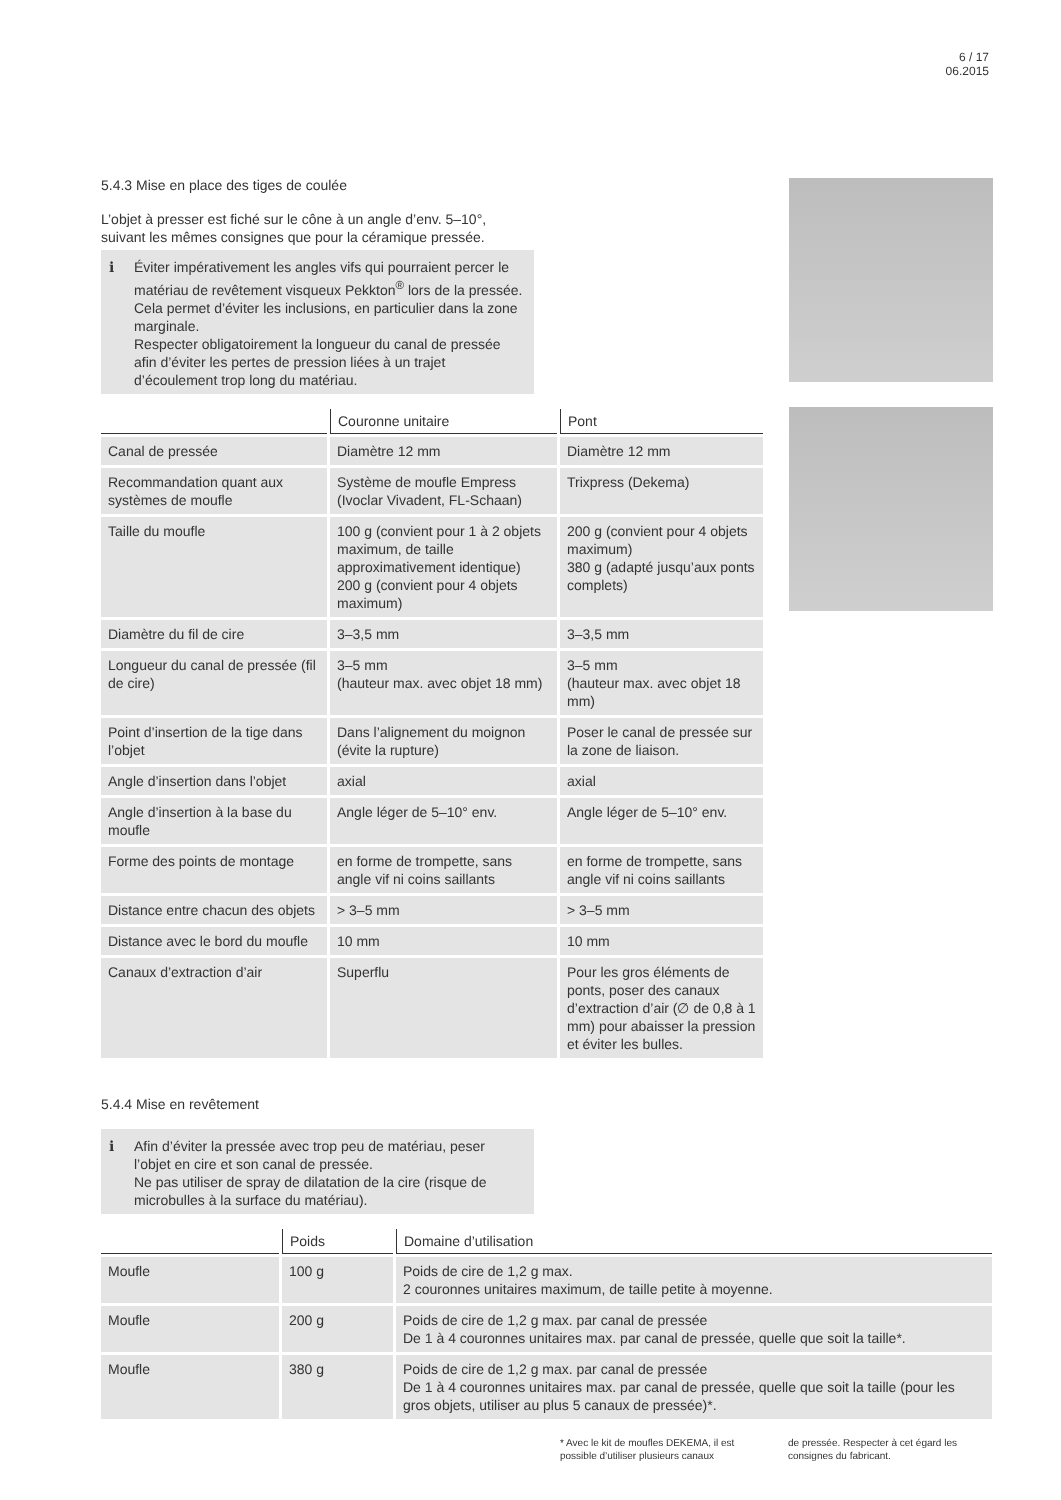6 / 17
06.2015
5.4.3 Mise en place des tiges de coulée
L’objet à presser est fiché sur le cône à un angle d’env. 5–10°,
suivant les mêmes consignes que pour la céramique pressée.
ℹ Éviter impérativement les angles vifs qui pourraient percer le matériau de revêtement visqueux Pekkton<sup>®</sup> lors de la pressée. Cela permet d’éviter les inclusions, en particulier dans la zone marginale.
Respecter obligatoirement la longueur du canal de pressée afin d’éviter les pertes de pression liées à un trajet d’écoulement trop long du matériau.
| | Couronne unitaire | Pont |
| --- | --- | --- |
| Canal de pressée | Diamètre 12 mm | Diamètre 12 mm |
| Recommandation quant aux systèmes de moufle | Système de moufle Empress (Ivoclar Vivadent, FL-Schaan) | Trixpress (Dekema) |
| Taille du moufle | 100 g (convient pour 1 à 2 objets maximum, de taille approximativement identique) 200 g (convient pour 4 objets maximum) | 200 g (convient pour 4 objets maximum) 380 g (adapté jusqu’aux ponts complets) |
| Diamètre du fil de cire | 3–3,5 mm | 3–3,5 mm |
| Longueur du canal de pressée (fil de cire) | 3–5 mm (hauteur max. avec objet 18 mm) | 3–5 mm (hauteur max. avec objet 18 mm) |
| Point d’insertion de la tige dans l’objet | Dans l’alignement du moignon (évite la rupture) | Poser le canal de pressée sur la zone de liaison. |
| Angle d’insertion dans l’objet | axial | axial |
| Angle d’insertion à la base du moufle | Angle léger de 5–10° env. | Angle léger de 5–10° env. |
| Forme des points de montage | en forme de trompette, sans angle vif ni coins saillants | en forme de trompette, sans angle vif ni coins saillants |
| Distance entre chacun des objets | > 3–5 mm | > 3–5 mm |
| Distance avec le bord du moufle | 10 mm | 10 mm |
| Canaux d’extraction d’air | Superflu | Pour les gros éléments de ponts, poser des canaux d’extraction d’air (∅ de 0,8 à 1 mm) pour abaisser la pression et éviter les bulles. |
5.4.4 Mise en revêtement
ℹ Afin d’éviter la pressée avec trop peu de matériau, peser l’objet en cire et son canal de pressée.
Ne pas utiliser de spray de dilatation de la cire (risque de microbulles à la surface du matériau).
| | Poids | Domaine d’utilisation |
| --- | --- | --- |
| Moufle | 100 g | Poids de cire de 1,2 g max. 2 couronnes unitaires maximum, de taille petite à moyenne. |
| Moufle | 200 g | Poids de cire de 1,2 g max. par canal de pressée De 1 à 4 couronnes unitaires max. par canal de pressée, quelle que soit la taille*. |
| Moufle | 380 g | Poids de cire de 1,2 g max. par canal de pressée De 1 à 4 couronnes unitaires max. par canal de pressée, quelle que soit la taille (pour les gros objets, utiliser au plus 5 canaux de pressée)*. |
* Avec le kit de moufles DEKEMA, il est possible d’utiliser plusieurs canaux
de pressée. Respecter à cet égard les consignes du fabricant.